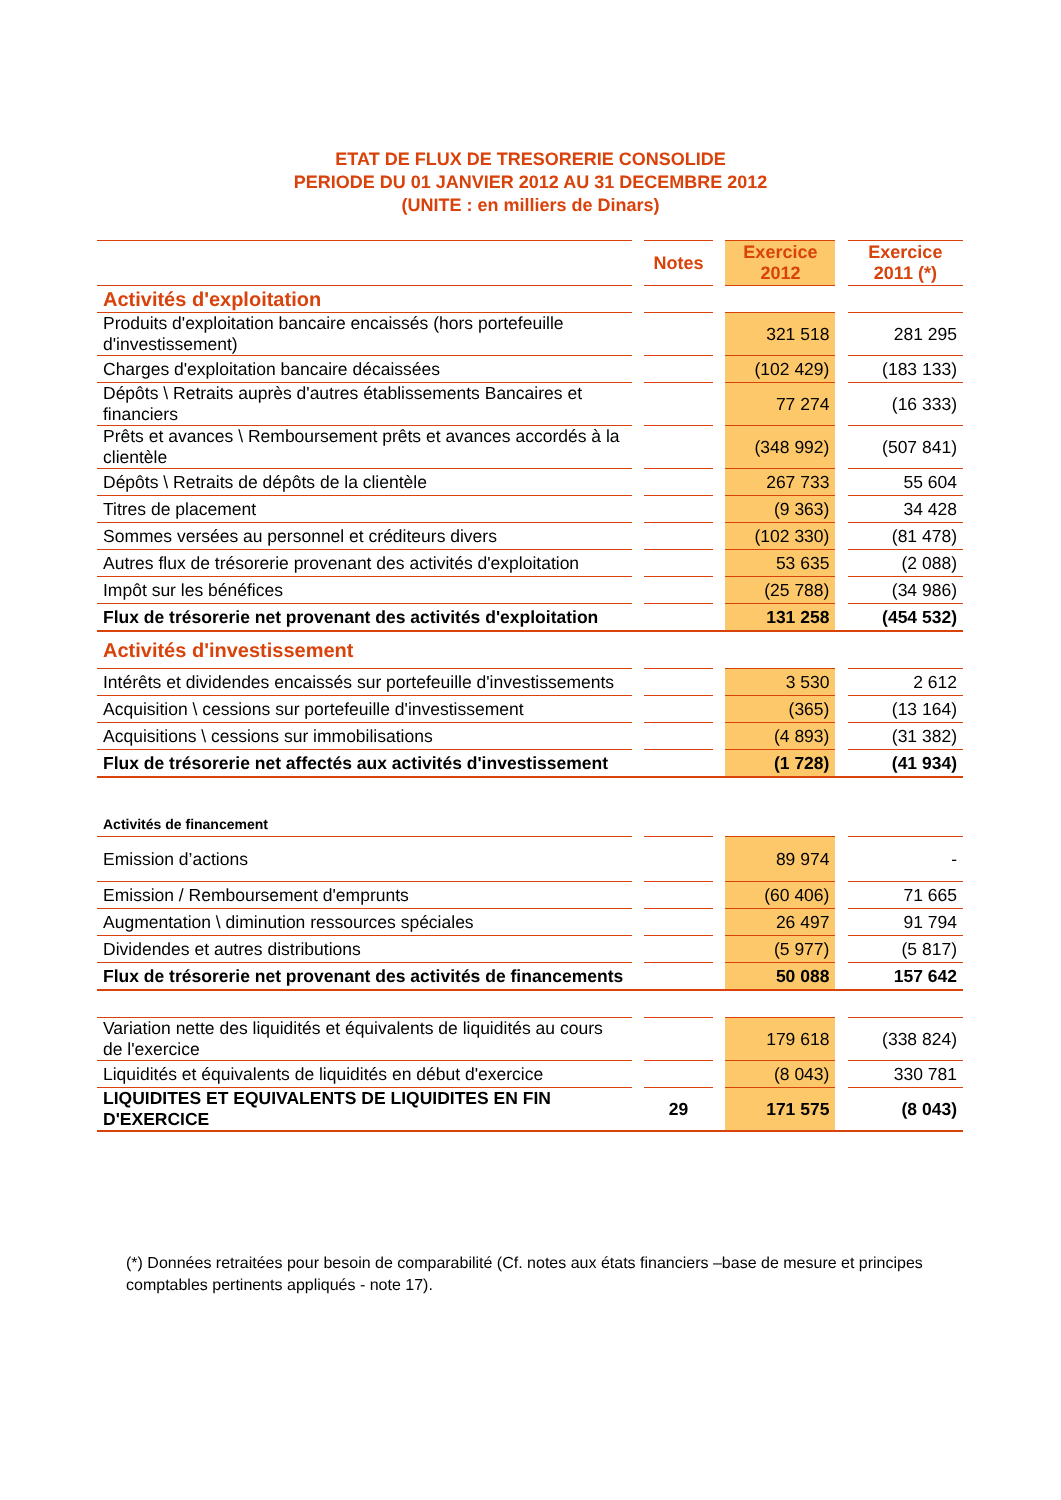ETAT DE FLUX DE TRESORERIE CONSOLIDE
PERIODE DU 01 JANVIER 2012 AU 31 DECEMBRE 2012
(UNITE : en milliers de Dinars)
| | | Notes | | Exercice 2012 | | Exercice 2011 (*) |
| --- | --- | --- | --- | --- | --- | --- |
| Activités d'exploitation | | | | | | |
| Produits d'exploitation bancaire encaissés (hors portefeuille d'investissement) | | | | 321 518 | | 281 295 |
| Charges d'exploitation bancaire décaissées | | | | (102 429) | | (183 133) |
| Dépôts \ Retraits auprès d'autres établissements Bancaires et financiers | | | | 77 274 | | (16 333) |
| Prêts et avances \ Remboursement prêts et avances accordés à la clientèle | | | | (348 992) | | (507 841) |
| Dépôts \ Retraits de dépôts de la clientèle | | | | 267 733 | | 55 604 |
| Titres de placement | | | | (9 363) | | 34 428 |
| Sommes versées au personnel et créditeurs divers | | | | (102 330) | | (81 478) |
| Autres flux de trésorerie provenant des activités d'exploitation | | | | 53 635 | | (2 088) |
| Impôt sur les bénéfices | | | | (25 788) | | (34 986) |
| Flux de trésorerie net provenant des activités d'exploitation | | | | 131 258 | | (454 532) |
| Activités d'investissement | | | | | | |
| Intérêts et dividendes encaissés sur portefeuille d'investissements | | | | 3 530 | | 2 612 |
| Acquisition \ cessions sur portefeuille d'investissement | | | | (365) | | (13 164) |
| Acquisitions \ cessions sur immobilisations | | | | (4 893) | | (31 382) |
| Flux de trésorerie net affectés aux activités d'investissement | | | | (1 728) | | (41 934) |
| Activités de financement | | | | | | |
| Emission d’actions | | | | 89 974 | | - |
| Emission / Remboursement d'emprunts | | | | (60 406) | | 71 665 |
| Augmentation \ diminution ressources spéciales | | | | 26 497 | | 91 794 |
| Dividendes et autres distributions | | | | (5 977) | | (5 817) |
| Flux de trésorerie net provenant des activités de financements | | | | 50 088 | | 157 642 |
| Variation nette des liquidités et équivalents de liquidités au cours de l'exercice | | | | 179 618 | | (338 824) |
| Liquidités et équivalents de liquidités en début d'exercice | | | | (8 043) | | 330 781 |
| LIQUIDITES ET EQUIVALENTS DE LIQUIDITES EN FIN D'EXERCICE | | 29 | | 171 575 | | (8 043) |
(*) Données retraitées pour besoin de comparabilité (Cf. notes aux états financiers –base de mesure et principes comptables pertinents appliqués - note 17).